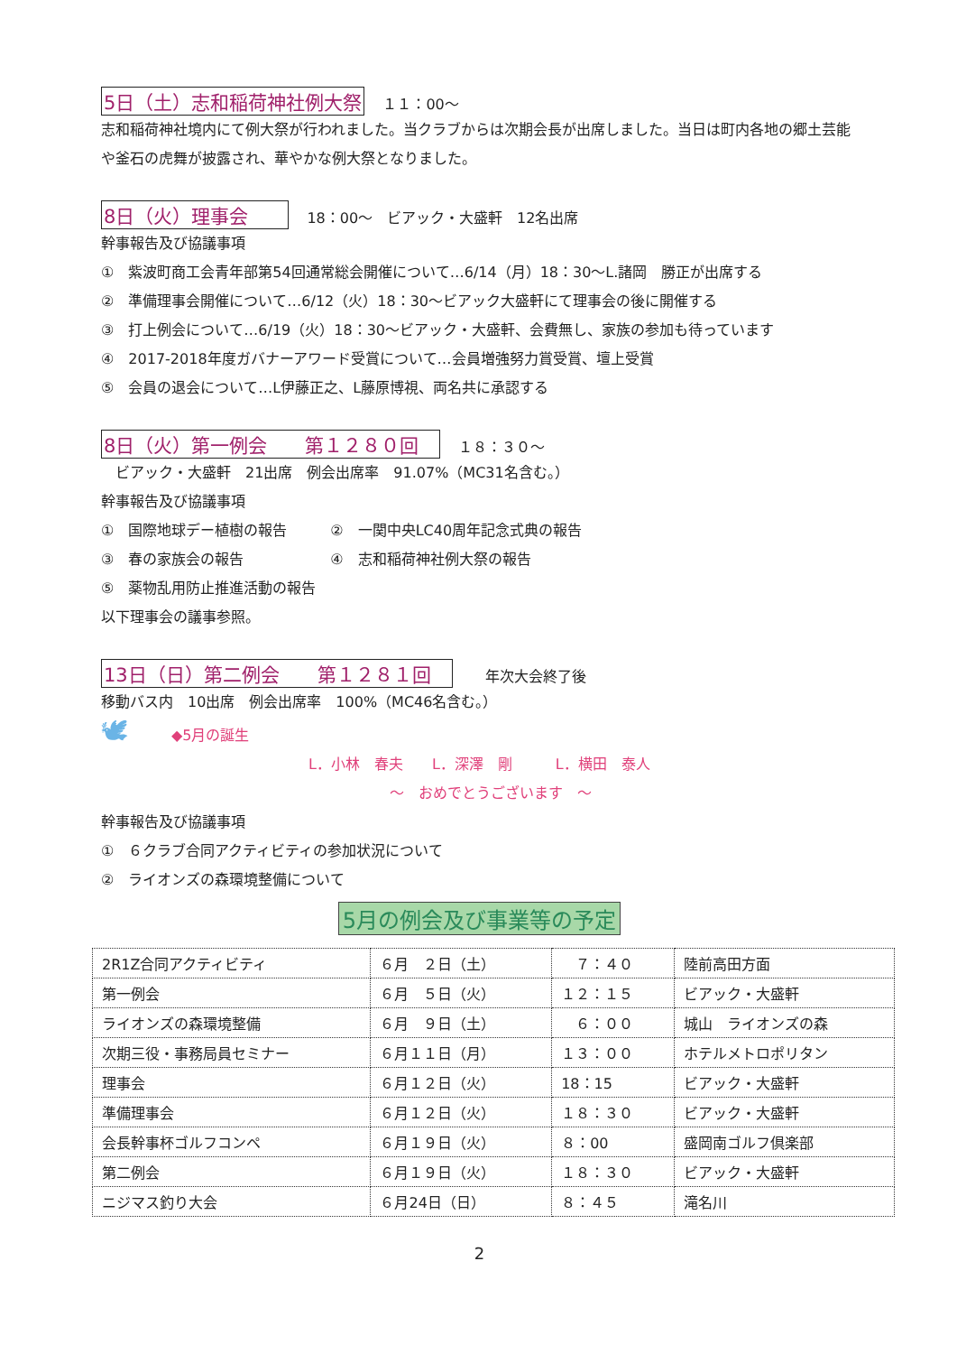5日（土）志和稲荷神社例大祭 １１：00～
志和稲荷神社境内にて例大祭が行われました。当クラブからは次期会長が出席しました。当日は町内各地の郷土芸能や釜石の虎舞が披露され、華やかな例大祭となりました。
8日（火）理事会　　18：00～　ビアック・大盛軒　12名出席
幹事報告及び協議事項
①　紫波町商工会青年部第54回通常総会開催について…6/14（月）18：30～L.諸岡　勝正が出席する
②　準備理事会開催について…6/12（火）18：30～ビアック大盛軒にて理事会の後に開催する
③　打上例会について…6/19（火）18：30～ビアック・大盛軒、会費無し、家族の参加も待っています
④　2017-2018年度ガバナーアワード受賞について…会員増強努力賞受賞、壇上受賞
⑤　会員の退会について…L伊藤正之、L藤原博視、両名共に承認する
8日（火）第一例会　　第１２８０回　１８：３０～
　ビアック・大盛軒　21出席　例会出席率　91.07%（MC31名含む。）
幹事報告及び協議事項
①　国際地球デー植樹の報告　　　②　一関中央LC40周年記念式典の報告
③　春の家族会の報告　　　　　　④　志和稲荷神社例大祭の報告
⑤　薬物乱用防止推進活動の報告
以下理事会の議事参照。
13日（日）第二例会　　第１２８１回　　年次大会終了後
移動バス内　10出席　例会出席率　100%（MC46名含む。）
🕊　　　◆5月の誕生
L．小林　春夫　　L．深澤　剛　　　L．横田　泰人
～　おめでとうございます　～
幹事報告及び協議事項
①　６クラブ合同アクティビティの参加状況について
②　ライオンズの森環境整備について
5月の例会及び事業等の予定
| 2R1Z合同アクティビティ | ６月 ２日（土） | ７：４０ | 陸前高田方面 |
| 第一例会 | ６月 ５日（火） | １２：１５ | ビアック・大盛軒 |
| ライオンズの森環境整備 | ６月 ９日（土） | ６：００ | 城山 ライオンズの森 |
| 次期三役・事務局員セミナー | ６月１１日（月） | １３：００ | ホテルメトロポリタン |
| 理事会 | ６月１２日（火） | 18：15 | ビアック・大盛軒 |
| 準備理事会 | ６月１２日（火） | １８：３０ | ビアック・大盛軒 |
| 会長幹事杯ゴルフコンペ | ６月１９日（火） | ８：00 | 盛岡南ゴルフ倶楽部 |
| 第二例会 | ６月１９日（火） | １８：３０ | ビアック・大盛軒 |
| ニジマス釣り大会 | ６月24日（日） | ８：４５ | 滝名川 |
2